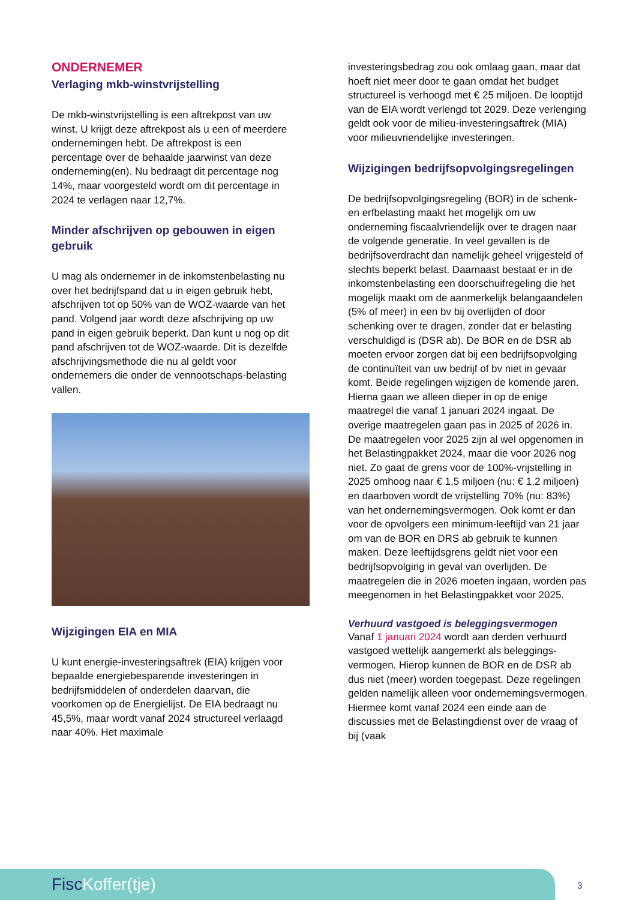ONDERNEMER
Verlaging mkb-winstvrijstelling
De mkb-winstvrijstelling is een aftrekpost van uw winst. U krijgt deze aftrekpost als u een of meerdere ondernemingen hebt. De aftrekpost is een percentage over de behaalde jaarwinst van deze onderneming(en). Nu bedraagt dit percentage nog 14%, maar voorgesteld wordt om dit percentage in 2024 te verlagen naar 12,7%.
Minder afschrijven op gebouwen in eigen gebruik
U mag als ondernemer in de inkomstenbelasting nu over het bedrijfspand dat u in eigen gebruik hebt, afschrijven tot op 50% van de WOZ-waarde van het pand. Volgend jaar wordt deze afschrijving op uw pand in eigen gebruik beperkt. Dan kunt u nog op dit pand afschrijven tot de WOZ-waarde. Dit is dezelfde afschrijvingsmethode die nu al geldt voor ondernemers die onder de vennootschaps-belasting vallen.
Wijzigingen EIA en MIA
U kunt energie-investeringsaftrek (EIA) krijgen voor bepaalde energiebesparende investeringen in bedrijfsmiddelen of onderdelen daarvan, die voorkomen op de Energielijst. De EIA bedraagt nu 45,5%, maar wordt vanaf 2024 structureel verlaagd naar 40%. Het maximale
investeringsbedrag zou ook omlaag gaan, maar dat hoeft niet meer door te gaan omdat het budget structureel is verhoogd met € 25 miljoen. De looptijd van de EIA wordt verlengd tot 2029. Deze verlenging geldt ook voor de milieu-investeringsaftrek (MIA) voor milieuvriendelijke investeringen.
Wijzigingen bedrijfsopvolgingsregelingen
De bedrijfsopvolgingsregeling (BOR) in de schenk- en erfbelasting maakt het mogelijk om uw onderneming fiscaalvriendelijk over te dragen naar de volgende generatie. In veel gevallen is de bedrijfsoverdracht dan namelijk geheel vrijgesteld of slechts beperkt belast. Daarnaast bestaat er in de inkomstenbelasting een doorschuifregeling die het mogelijk maakt om de aanmerkelijk belangaandelen (5% of meer) in een bv bij overlijden of door schenking over te dragen, zonder dat er belasting verschuldigd is (DSR ab). De BOR en de DSR ab moeten ervoor zorgen dat bij een bedrijfsopvolging de continuïteit van uw bedrijf of bv niet in gevaar komt. Beide regelingen wijzigen de komende jaren. Hierna gaan we alleen dieper in op de enige maatregel die vanaf 1 januari 2024 ingaat. De overige maatregelen gaan pas in 2025 of 2026 in. De maatregelen voor 2025 zijn al wel opgenomen in het Belastingpakket 2024, maar die voor 2026 nog niet. Zo gaat de grens voor de 100%-vrijstelling in 2025 omhoog naar € 1,5 miljoen (nu: € 1,2 miljoen) en daarboven wordt de vrijstelling 70% (nu: 83%) van het ondernemingsvermogen. Ook komt er dan voor de opvolgers een minimum-leeftijd van 21 jaar om van de BOR en DRS ab gebruik te kunnen maken. Deze leeftijdsgrens geldt niet voor een bedrijfsopvolging in geval van overlijden. De maatregelen die in 2026 moeten ingaan, worden pas meegenomen in het Belastingpakket voor 2025.
Verhuurd vastgoed is beleggingsvermogen
Vanaf 1 januari 2024 wordt aan derden verhuurd vastgoed wettelijk aangemerkt als beleggings-vermogen. Hierop kunnen de BOR en de DSR ab dus niet (meer) worden toegepast. Deze regelingen gelden namelijk alleen voor ondernemingsvermogen. Hiermee komt vanaf 2024 een einde aan de discussies met de Belastingdienst over de vraag of bij (vaak
Fisc Koffer(tje)
3